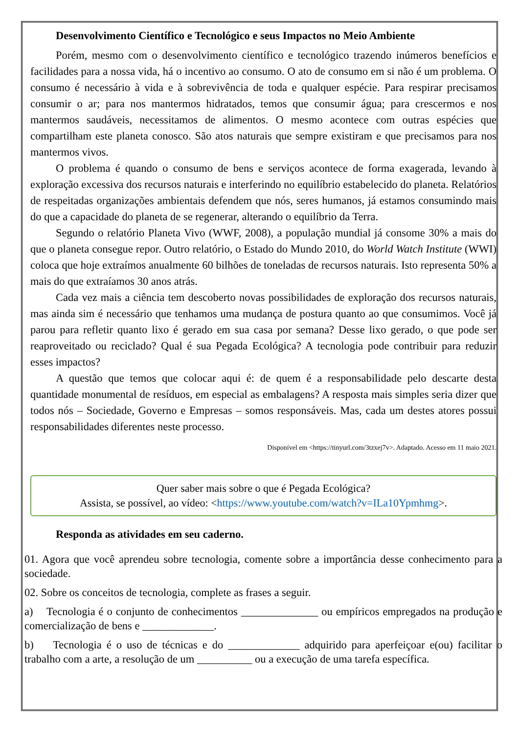Desenvolvimento Científico e Tecnológico e seus Impactos no Meio Ambiente
Porém, mesmo com o desenvolvimento científico e tecnológico trazendo inúmeros benefícios e facilidades para a nossa vida, há o incentivo ao consumo. O ato de consumo em si não é um problema. O consumo é necessário à vida e à sobrevivência de toda e qualquer espécie. Para respirar precisamos consumir o ar; para nos mantermos hidratados, temos que consumir água; para crescermos e nos mantermos saudáveis, necessitamos de alimentos. O mesmo acontece com outras espécies que compartilham este planeta conosco. São atos naturais que sempre existiram e que precisamos para nos mantermos vivos.
O problema é quando o consumo de bens e serviços acontece de forma exagerada, levando à exploração excessiva dos recursos naturais e interferindo no equilíbrio estabelecido do planeta. Relatórios de respeitadas organizações ambientais defendem que nós, seres humanos, já estamos consumindo mais do que a capacidade do planeta de se regenerar, alterando o equilíbrio da Terra.
Segundo o relatório Planeta Vivo (WWF, 2008), a população mundial já consome 30% a mais do que o planeta consegue repor. Outro relatório, o Estado do Mundo 2010, do World Watch Institute (WWI) coloca que hoje extraímos anualmente 60 bilhões de toneladas de recursos naturais. Isto representa 50% a mais do que extraíamos 30 anos atrás.
Cada vez mais a ciência tem descoberto novas possibilidades de exploração dos recursos naturais, mas ainda sim é necessário que tenhamos uma mudança de postura quanto ao que consumimos. Você já parou para refletir quanto lixo é gerado em sua casa por semana? Desse lixo gerado, o que pode ser reaproveitado ou reciclado? Qual é sua Pegada Ecológica? A tecnologia pode contribuir para reduzir esses impactos?
A questão que temos que colocar aqui é: de quem é a responsabilidade pelo descarte desta quantidade monumental de resíduos, em especial as embalagens? A resposta mais simples seria dizer que todos nós – Sociedade, Governo e Empresas – somos responsáveis. Mas, cada um destes atores possui responsabilidades diferentes neste processo.
Disponível em <https://tinyurl.com/3tzxej7v>. Adaptado. Acesso em 11 maio 2021.
Quer saber mais sobre o que é Pegada Ecológica?
Assista, se possível, ao vídeo: <https://www.youtube.com/watch?v=ILa10Ypmhmg>.
Responda as atividades em seu caderno.
01. Agora que você aprendeu sobre tecnologia, comente sobre a importância desse conhecimento para a sociedade.
02. Sobre os conceitos de tecnologia, complete as frases a seguir.
a) Tecnologia é o conjunto de conhecimentos ______________ ou empíricos empregados na produção e comercialização de bens e _____________.
b) Tecnologia é o uso de técnicas e do _____________ adquirido para aperfeiçoar e(ou) facilitar o trabalho com a arte, a resolução de um __________ ou a execução de uma tarefa específica.